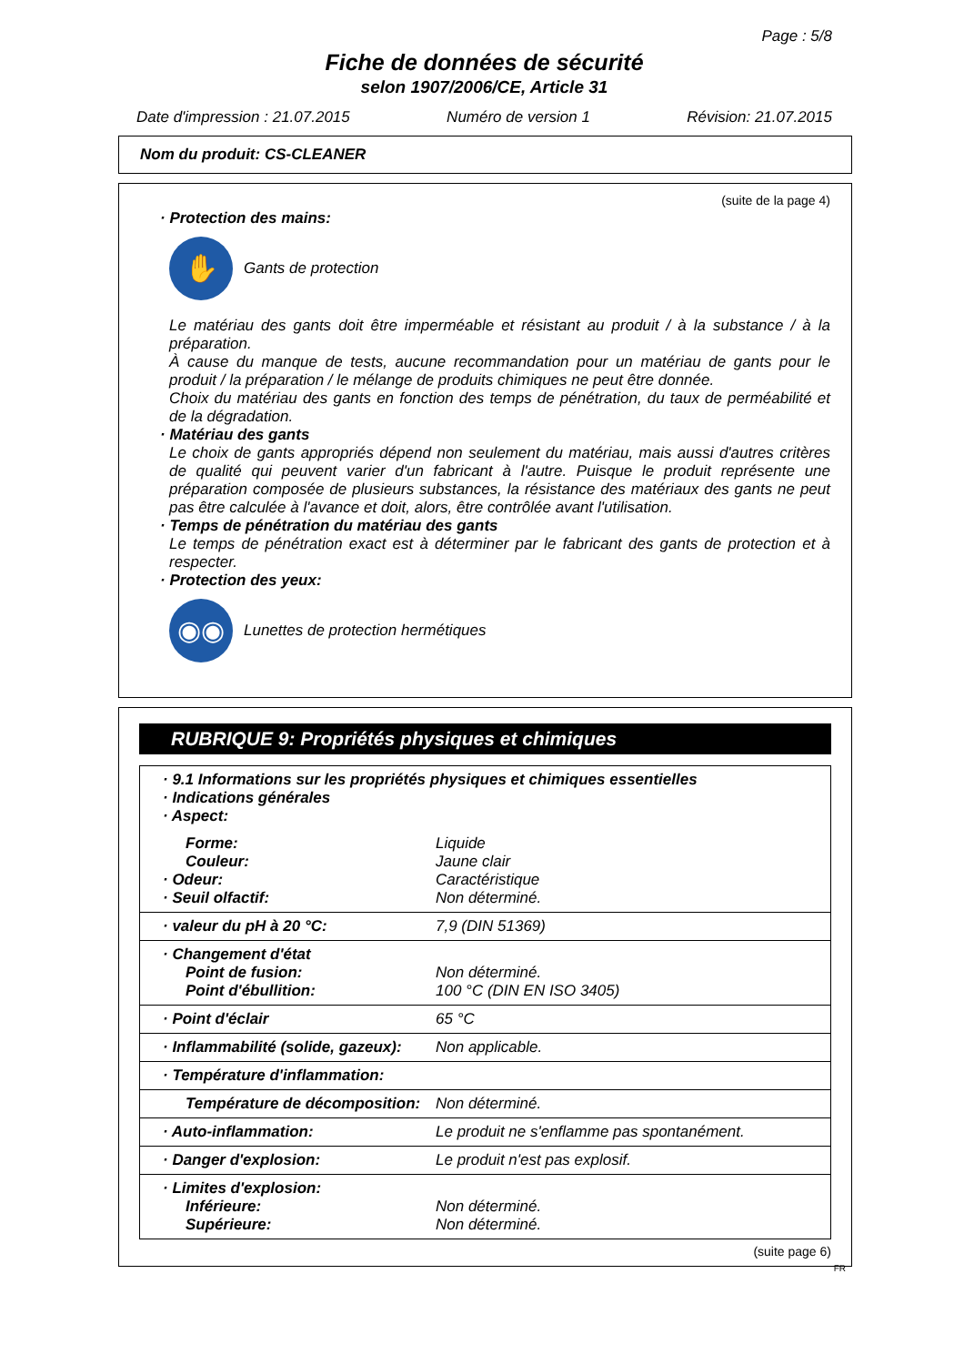Page : 5/8
Fiche de données de sécurité
selon 1907/2006/CE, Article 31
Date d'impression : 21.07.2015 Numéro de version 1 Révision: 21.07.2015
Nom du produit: CS-CLEANER
(suite de la page 4)
· Protection des mains:
✋
Gants de protection
Le matériau des gants doit être imperméable et résistant au produit / à la substance / à la préparation.
À cause du manque de tests, aucune recommandation pour un matériau de gants pour le produit / la préparation / le mélange de produits chimiques ne peut être donnée.
Choix du matériau des gants en fonction des temps de pénétration, du taux de perméabilité et de la dégradation.
· Matériau des gants
Le choix de gants appropriés dépend non seulement du matériau, mais aussi d'autres critères de qualité qui peuvent varier d'un fabricant à l'autre. Puisque le produit représente une préparation composée de plusieurs substances, la résistance des matériaux des gants ne peut pas être calculée à l'avance et doit, alors, être contrôlée avant l'utilisation.
· Temps de pénétration du matériau des gants
Le temps de pénétration exact est à déterminer par le fabricant des gants de protection et à respecter.
· Protection des yeux:
◉◉
Lunettes de protection hermétiques
RUBRIQUE 9: Propriétés physiques et chimiques
| · 9.1 Informations sur les propriétés physiques et chimiques essentielles · Indications générales · Aspect: | |
| Forme: Couleur: · Odeur: · Seuil olfactif: | Liquide Jaune clair Caractéristique Non déterminé. |
| · valeur du pH à 20 °C: | 7,9 (DIN 51369) |
| · Changement d'état Point de fusion: Point d'ébullition: | Non déterminé. 100 °C (DIN EN ISO 3405) |
| · Point d'éclair | 65 °C |
| · Inflammabilité (solide, gazeux): | Non applicable. |
| · Température d'inflammation: | |
| Température de décomposition: | Non déterminé. |
| · Auto-inflammation: | Le produit ne s'enflamme pas spontanément. |
| · Danger d'explosion: | Le produit n'est pas explosif. |
| · Limites d'explosion: Inférieure: Supérieure: | Non déterminé. Non déterminé. |
(suite page 6)
FR